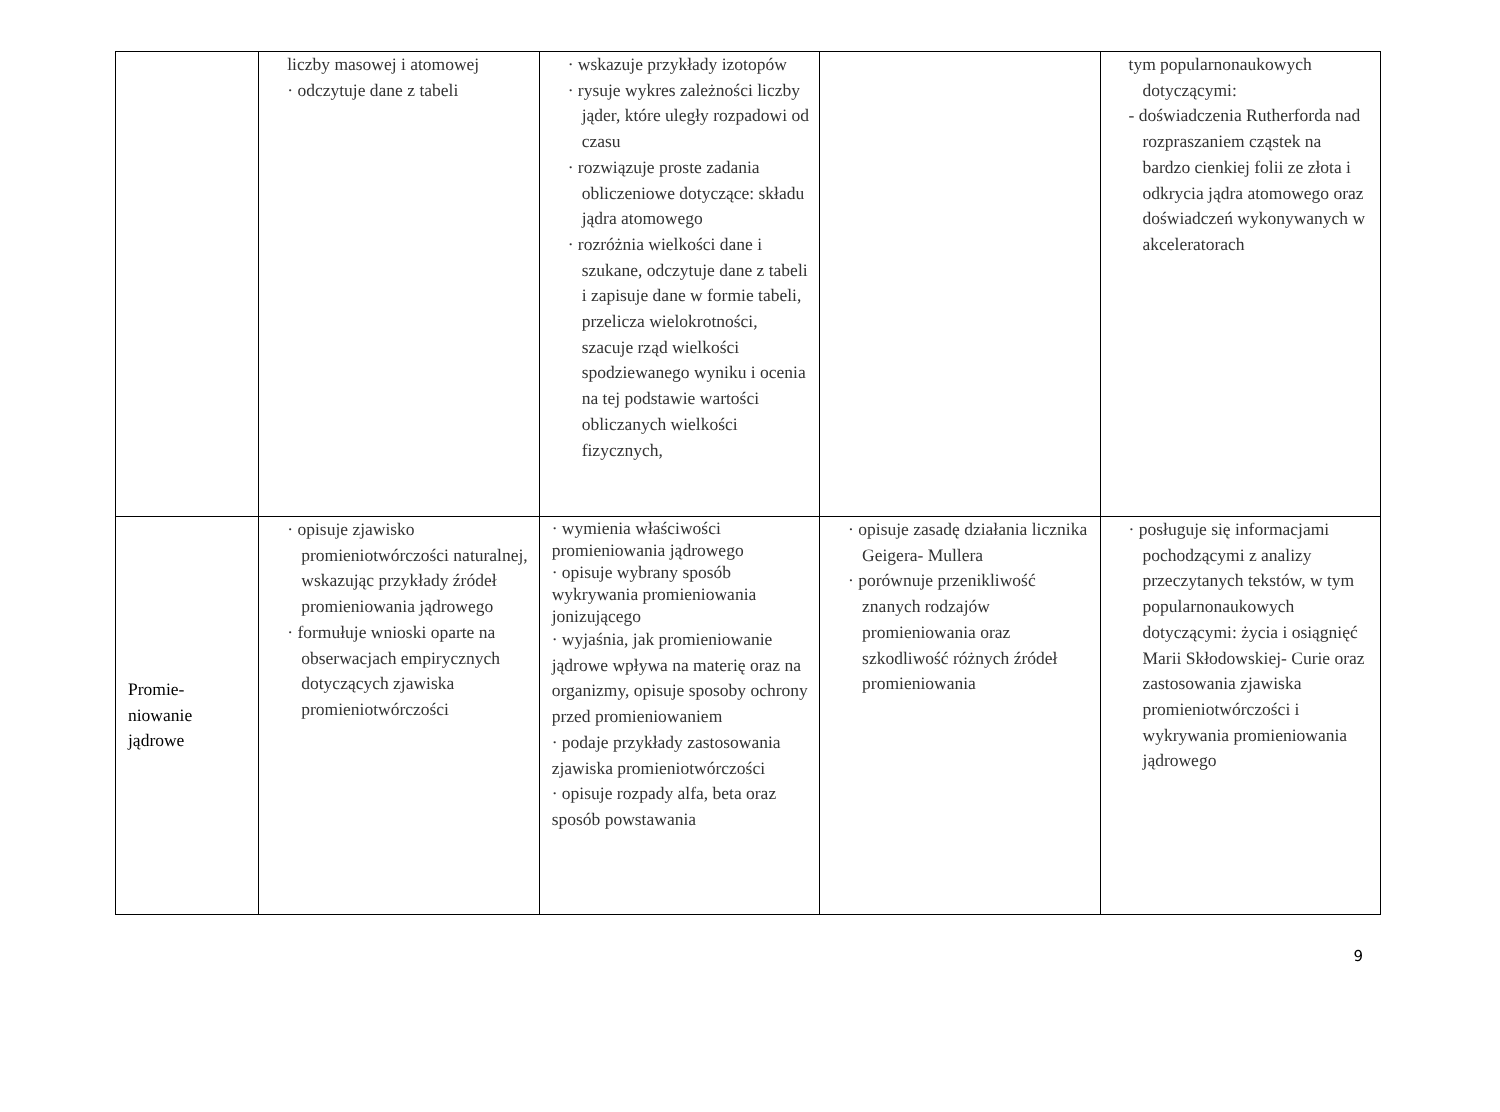| | liczby masowej i atomowej · odczytuje dane z tabeli | · wskazuje przykłady izotopów · rysuje wykres zależności liczby jąder, które uległy rozpadowi od czasu · rozwiązuje proste zadania obliczeniowe dotyczące: składu jądra atomowego · rozróżnia wielkości dane i szukane, odczytuje dane z tabeli i zapisuje dane w formie tabeli, przelicza wielokrotności, szacuje rząd wielkości spodziewanego wyniku i ocenia na tej podstawie wartości obliczanych wielkości fizycznych, | | tym popularnonaukowych dotyczącymi: - doświadczenia Rutherforda nad rozpraszaniem cząstek na bardzo cienkiej folii ze złota i odkrycia jądra atomowego oraz doświadczeń wykonywanych w akceleratorach |
| Promie- niowanie jądrowe | · opisuje zjawisko promieniotwórczości naturalnej, wskazując przykłady źródeł promieniowania jądrowego · formułuje wnioski oparte na obserwacjach empirycznych dotyczących zjawiska promieniotwórczości | · wymienia właściwości promieniowania jądrowego · opisuje wybrany sposób wykrywania promieniowania jonizującego · wyjaśnia, jak promieniowanie jądrowe wpływa na materię oraz na organizmy, opisuje sposoby ochrony przed promieniowaniem · podaje przykłady zastosowania zjawiska promieniotwórczości · opisuje rozpady alfa, beta oraz sposób powstawania | · opisuje zasadę działania licznika Geigera- Mullera · porównuje przenikliwość znanych rodzajów promieniowania oraz szkodliwość różnych źródeł promieniowania | · posługuje się informacjami pochodzącymi z analizy przeczytanych tekstów, w tym popularnonaukowych dotyczącymi: życia i osiągnięć Marii Skłodowskiej- Curie oraz zastosowania zjawiska promieniotwórczości i wykrywania promieniowania jądrowego |
9